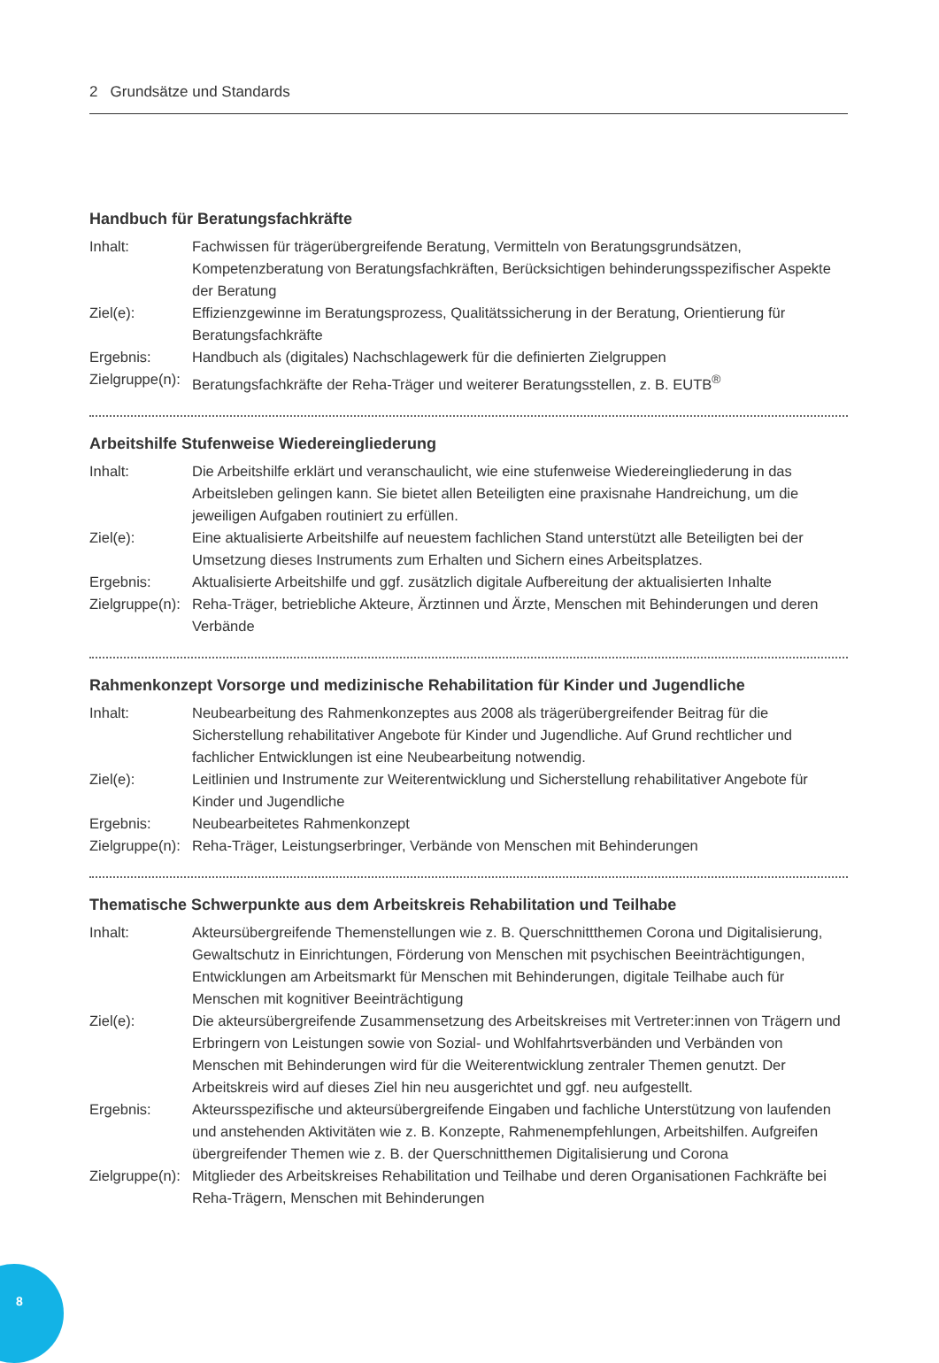2 Grundsätze und Standards
Handbuch für Beratungsfachkräfte
Inhalt: Fachwissen für trägerübergreifende Beratung, Vermitteln von Beratungsgrundsätzen, Kompetenzberatung von Beratungsfachkräften, Berücksichtigen behinderungsspezifischer Aspekte der Beratung
Ziel(e): Effizienzgewinne im Beratungsprozess, Qualitätssicherung in der Beratung, Orientierung für Beratungsfachkräfte
Ergebnis: Handbuch als (digitales) Nachschlagewerk für die definierten Zielgruppen
Zielgruppe(n):
Beratungsfachkräfte der Reha-Träger und weiterer Beratungsstellen, z. B. EUTB<sup>®</sup>
Arbeitshilfe Stufenweise Wiedereingliederung
Inhalt: Die Arbeitshilfe erklärt und veranschaulicht, wie eine stufenweise Wiedereingliederung in das Arbeitsleben gelingen kann. Sie bietet allen Beteiligten eine praxisnahe Handreichung, um die jeweiligen Aufgaben routiniert zu erfüllen.
Ziel(e): Eine aktualisierte Arbeitshilfe auf neuestem fachlichen Stand unterstützt alle Beteiligten bei der Umsetzung dieses Instruments zum Erhalten und Sichern eines Arbeitsplatzes.
Ergebnis: Aktualisierte Arbeitshilfe und ggf. zusätzlich digitale Aufbereitung der aktualisierten Inhalte
Zielgruppe(n):
Reha-Träger, betriebliche Akteure, Ärztinnen und Ärzte, Menschen mit Behinderungen und deren Verbände
Rahmenkonzept Vorsorge und medizinische Rehabilitation für Kinder und Jugendliche
Inhalt: Neubearbeitung des Rahmenkonzeptes aus 2008 als trägerübergreifender Beitrag für die Sicherstellung rehabilitativer Angebote für Kinder und Jugendliche. Auf Grund rechtlicher und fachlicher Entwicklungen ist eine Neubearbeitung notwendig.
Ziel(e): Leitlinien und Instrumente zur Weiterentwicklung und Sicherstellung rehabilitativer Angebote für Kinder und Jugendliche
Ergebnis: Neubearbeitetes Rahmenkonzept
Zielgruppe(n):
Reha-Träger, Leistungserbringer, Verbände von Menschen mit Behinderungen
Thematische Schwerpunkte aus dem Arbeitskreis Rehabilitation und Teilhabe
Inhalt: Akteursübergreifende Themenstellungen wie z. B. Querschnittthemen Corona und Digitalisierung, Gewaltschutz in Einrichtungen, Förderung von Menschen mit psychischen Beeinträchtigungen, Entwicklungen am Arbeitsmarkt für Menschen mit Behinderungen, digitale Teilhabe auch für Menschen mit kognitiver Beeinträchtigung
Ziel(e): Die akteursübergreifende Zusammensetzung des Arbeitskreises mit Vertreter:innen von Trägern und Erbringern von Leistungen sowie von Sozial- und Wohlfahrtsverbänden und Verbänden von Menschen mit Behinderungen wird für die Weiterentwicklung zentraler Themen genutzt. Der Arbeitskreis wird auf dieses Ziel hin neu ausgerichtet und ggf. neu aufgestellt.
Ergebnis: Akteursspezifische und akteursübergreifende Eingaben und fachliche Unterstützung von laufenden und anstehenden Aktivitäten wie z. B. Konzepte, Rahmenempfehlungen, Arbeitshilfen. Aufgreifen übergreifender Themen wie z. B. der Querschnitthemen Digitalisierung und Corona
Zielgruppe(n):
Mitglieder des Arbeitskreises Rehabilitation und Teilhabe und deren Organisationen Fachkräfte bei Reha-Trägern, Menschen mit Behinderungen
8